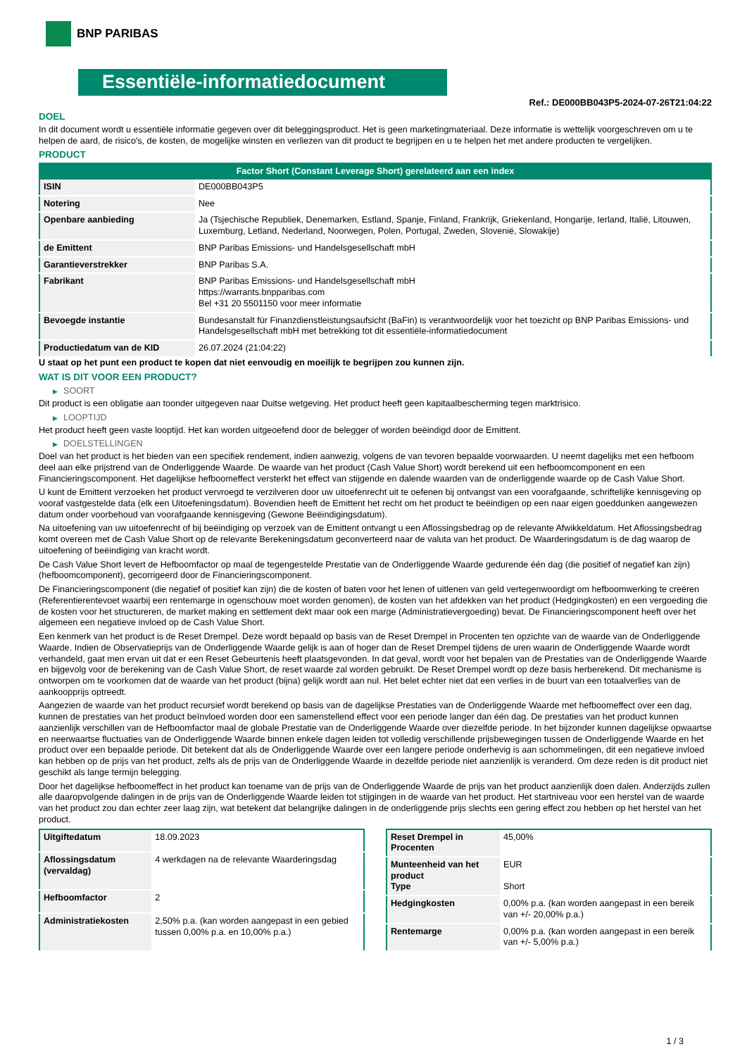BNP PARIBAS
Essentiële-informatiedocument
Ref.: DE000BB043P5-2024-07-26T21:04:22
DOEL
In dit document wordt u essentiële informatie gegeven over dit beleggingsproduct. Het is geen marketingmateriaal. Deze informatie is wettelijk voorgeschreven om u te helpen de aard, de risico's, de kosten, de mogelijke winsten en verliezen van dit product te begrijpen en u te helpen het met andere producten te vergelijken.
PRODUCT
| Factor Short (Constant Leverage Short) gerelateerd aan een index | |
| --- | --- |
| ISIN | DE000BB043P5 |
| Notering | Nee |
| Openbare aanbieding | Ja (Tsjechische Republiek, Denemarken, Estland, Spanje, Finland, Frankrijk, Griekenland, Hongarije, Ierland, Italië, Litouwen, Luxemburg, Letland, Nederland, Noorwegen, Polen, Portugal, Zweden, Slovenië, Slowakije) |
| de Emittent | BNP Paribas Emissions- und Handelsgesellschaft mbH |
| Garantieverstrekker | BNP Paribas S.A. |
| Fabrikant | BNP Paribas Emissions- und Handelsgesellschaft mbH https://warrants.bnpparibas.com Bel +31 20 5501150 voor meer informatie |
| Bevoegde instantie | Bundesanstalt für Finanzdienstleistungsaufsicht (BaFin) is verantwoordelijk voor het toezicht op BNP Paribas Emissions- und Handelsgesellschaft mbH met betrekking tot dit essentiële-informatiedocument |
| Productiedatum van de KID | 26.07.2024 (21:04:22) |
U staat op het punt een product te kopen dat niet eenvoudig en moeilijk te begrijpen zou kunnen zijn.
WAT IS DIT VOOR EEN PRODUCT?
▶ SOORT
Dit product is een obligatie aan toonder uitgegeven naar Duitse wetgeving. Het product heeft geen kapitaalbescherming tegen marktrisico.
▶ LOOPTIJD
Het product heeft geen vaste looptijd. Het kan worden uitgeoefend door de belegger of worden beëindigd door de Emittent.
▶ DOELSTELLINGEN
Doel van het product is het bieden van een specifiek rendement, indien aanwezig, volgens de van tevoren bepaalde voorwaarden. U neemt dagelijks met een hefboom deel aan elke prijstrend van de Onderliggende Waarde. De waarde van het product (Cash Value Short) wordt berekend uit een hefboomcomponent en een Financieringscomponent. Het dagelijkse hefboomeffect versterkt het effect van stijgende en dalende waarden van de onderliggende waarde op de Cash Value Short.
U kunt de Emittent verzoeken het product vervroegd te verzilveren door uw uitoefenrecht uit te oefenen bij ontvangst van een voorafgaande, schriftelijke kennisgeving op vooraf vastgestelde data (elk een Uitoefeningsdatum). Bovendien heeft de Emittent het recht om het product te beëindigen op een naar eigen goeddunken aangewezen datum onder voorbehoud van voorafgaande kennisgeving (Gewone Beëindigingsdatum).
Na uitoefening van uw uitoefenrecht of bij beëindiging op verzoek van de Emittent ontvangt u een Aflossingsbedrag op de relevante Afwikkeldatum. Het Aflossingsbedrag komt overeen met de Cash Value Short op de relevante Berekeningsdatum geconverteerd naar de valuta van het product. De Waarderingsdatum is de dag waarop de uitoefening of beëindiging van kracht wordt.
De Cash Value Short levert de Hefboomfactor op maal de tegengestelde Prestatie van de Onderliggende Waarde gedurende één dag (die positief of negatief kan zijn) (hefboomcomponent), gecorrigeerd door de Financieringscomponent.
De Financieringscomponent (die negatief of positief kan zijn) die de kosten of baten voor het lenen of uitlenen van geld vertegenwoordigt om hefboomwerking te creëren (Referentierentevoet waarbij een rentemarge in ogenschouw moet worden genomen), de kosten van het afdekken van het product (Hedgingkosten) en een vergoeding die de kosten voor het structureren, de market making en settlement dekt maar ook een marge (Administratievergoeding) bevat. De Financieringscomponent heeft over het algemeen een negatieve invloed op de Cash Value Short.
Een kenmerk van het product is de Reset Drempel. Deze wordt bepaald op basis van de Reset Drempel in Procenten ten opzichte van de waarde van de Onderliggende Waarde. Indien de Observatieprijs van de Onderliggende Waarde gelijk is aan of hoger dan de Reset Drempel tijdens de uren waarin de Onderliggende Waarde wordt verhandeld, gaat men ervan uit dat er een Reset Gebeurtenis heeft plaatsgevonden. In dat geval, wordt voor het bepalen van de Prestaties van de Onderliggende Waarde en bijgevolg voor de berekening van de Cash Value Short, de reset waarde zal worden gebruikt. De Reset Drempel wordt op deze basis herberekend. Dit mechanisme is ontworpen om te voorkomen dat de waarde van het product (bijna) gelijk wordt aan nul. Het belet echter niet dat een verlies in de buurt van een totaalverlies van de aankoopprijs optreedt.
Aangezien de waarde van het product recursief wordt berekend op basis van de dagelijkse Prestaties van de Onderliggende Waarde met hefboomeffect over een dag, kunnen de prestaties van het product beïnvloed worden door een samenstellend effect voor een periode langer dan één dag. De prestaties van het product kunnen aanzienlijk verschillen van de Hefboomfactor maal de globale Prestatie van de Onderliggende Waarde over diezelfde periode. In het bijzonder kunnen dagelijkse opwaartse en neerwaartse fluctuaties van de Onderliggende Waarde binnen enkele dagen leiden tot volledig verschillende prijsbewegingen tussen de Onderliggende Waarde en het product over een bepaalde periode. Dit betekent dat als de Onderliggende Waarde over een langere periode onderhevig is aan schommelingen, dit een negatieve invloed kan hebben op de prijs van het product, zelfs als de prijs van de Onderliggende Waarde in dezelfde periode niet aanzienlijk is veranderd. Om deze reden is dit product niet geschikt als lange termijn belegging.
Door het dagelijkse hefboomeffect in het product kan toename van de prijs van de Onderliggende Waarde de prijs van het product aanzienlijk doen dalen. Anderzijds zullen alle daaropvolgende dalingen in de prijs van de Onderliggende Waarde leiden tot stijgingen in de waarde van het product. Het startniveau voor een herstel van de waarde van het product zou dan echter zeer laag zijn, wat betekent dat belangrijke dalingen in de onderliggende prijs slechts een gering effect zou hebben op het herstel van het product.
| Uitgiftedatum | 18.09.2023 |
| Aflossingsdatum (vervaldag) | 4 werkdagen na de relevante Waarderingsdag |
| Hefboomfactor | 2 |
| Administratiekosten | 2,50% p.a. (kan worden aangepast in een gebied tussen 0,00% p.a. en 10,00% p.a.) |
| Reset Drempel in Procenten | 45,00% |
| Munteenheid van het product Type | EUR Short |
| Hedgingkosten | 0,00% p.a. (kan worden aangepast in een bereik van +/- 20,00% p.a.) |
| Rentemarge | 0,00% p.a. (kan worden aangepast in een bereik van +/- 5,00% p.a.) |
1 / 3